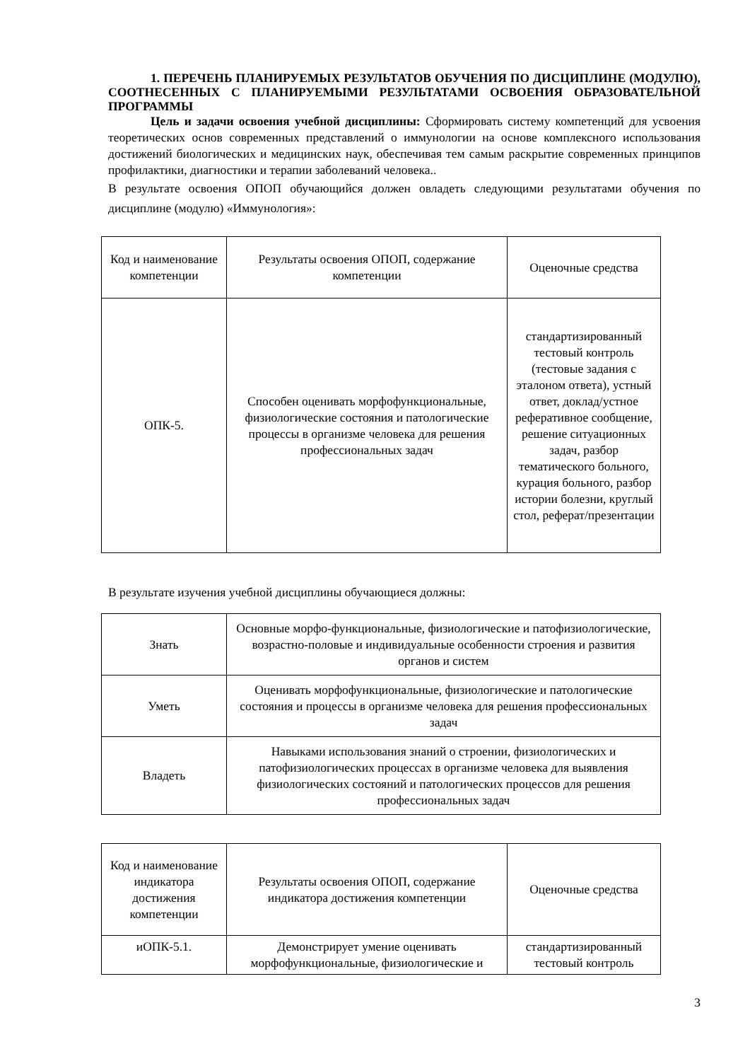1. ПЕРЕЧЕНЬ ПЛАНИРУЕМЫХ РЕЗУЛЬТАТОВ ОБУЧЕНИЯ ПО ДИСЦИПЛИНЕ (МОДУЛЮ), СООТНЕСЕННЫХ С ПЛАНИРУЕМЫМИ РЕЗУЛЬТАТАМИ ОСВОЕНИЯ ОБРАЗОВАТЕЛЬНОЙ ПРОГРАММЫ
Цель и задачи освоения учебной дисциплины: Сформировать систему компетенций для усвоения теоретических основ современных представлений о иммунологии на основе комплексного использования достижений биологических и медицинских наук, обеспечивая тем самым раскрытие современных принципов профилактики, диагностики и терапии заболеваний человека..
В результате освоения ОПОП обучающийся должен овладеть следующими результатами обучения по дисциплине (модулю) «Иммунология»:
| Код и наименование компетенции | Результаты освоения ОПОП, содержание компетенции | Оценочные средства |
| ОПК-5. | Способен оценивать морфофункциональные, физиологические состояния и патологические процессы в организме человека для решения профессиональных задач | стандартизированный тестовый контроль (тестовые задания с эталоном ответа), устный ответ, доклад/устное реферативное сообщение, решение ситуационных задач, разбор тематического больного, курация больного, разбор истории болезни, круглый стол, реферат/презентации |
В результате изучения учебной дисциплины обучающиеся должны:
| Знать | Основные морфо-функциональные, физиологические и патофизиологические, возрастно-половые и индивидуальные особенности строения и развития органов и систем |
| Уметь | Оценивать морфофункциональные, физиологические и патологические состояния и процессы в организме человека для решения профессиональных задач |
| Владеть | Навыками использования знаний о строении, физиологических и патофизиологических процессах в организме человека для выявления физиологических состояний и патологических процессов для решения профессиональных задач |
| Код и наименование индикатора достижения компетенции | Результаты освоения ОПОП, содержание индикатора достижения компетенции | Оценочные средства |
| иОПК-5.1. | Демонстрирует умение оценивать морфофункциональные, физиологические и | стандартизированный тестовый контроль |
3